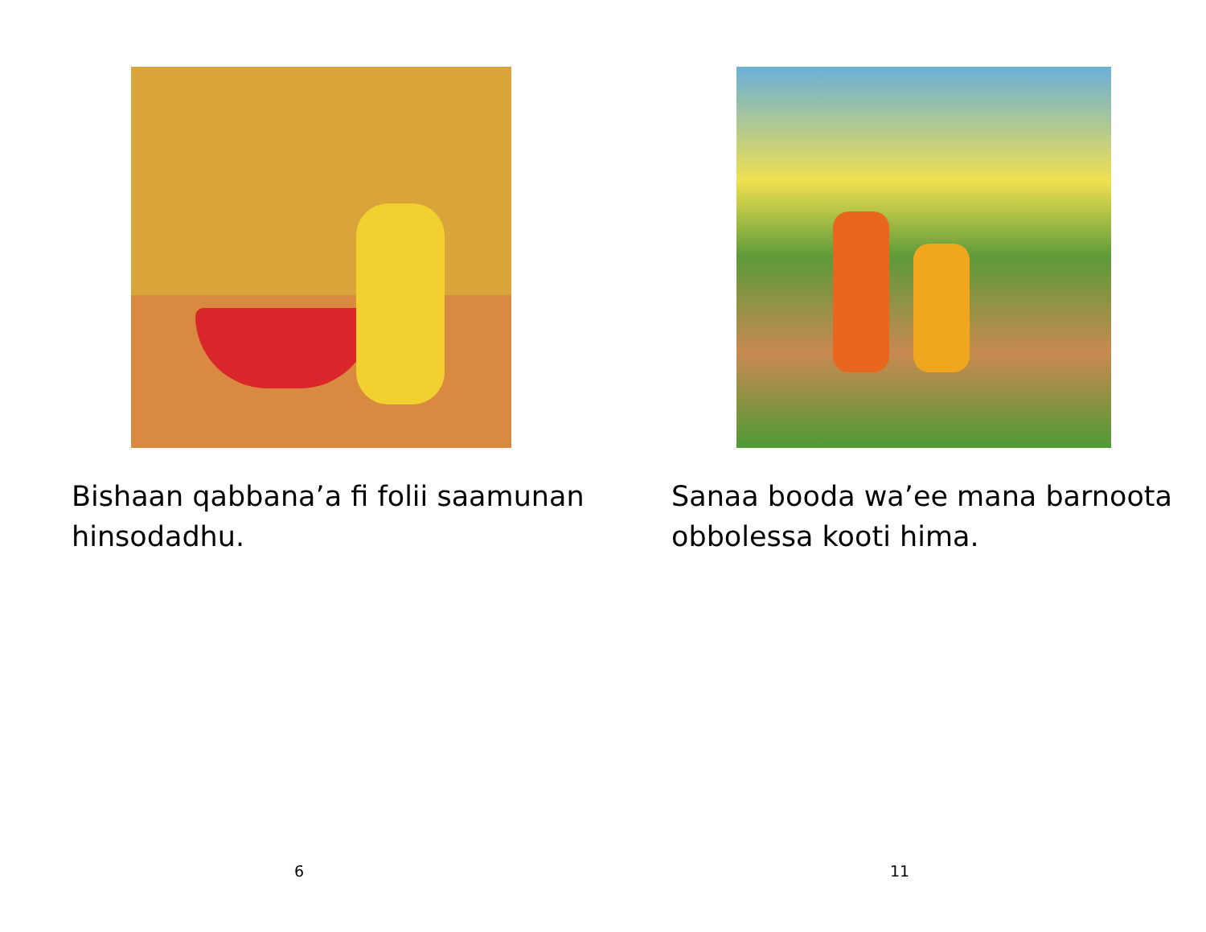Bishaan qabbana’a fi folii saamunan hinsodadhu.
6
Sanaa booda wa’ee mana barnoota obbolessa kooti hima.
11